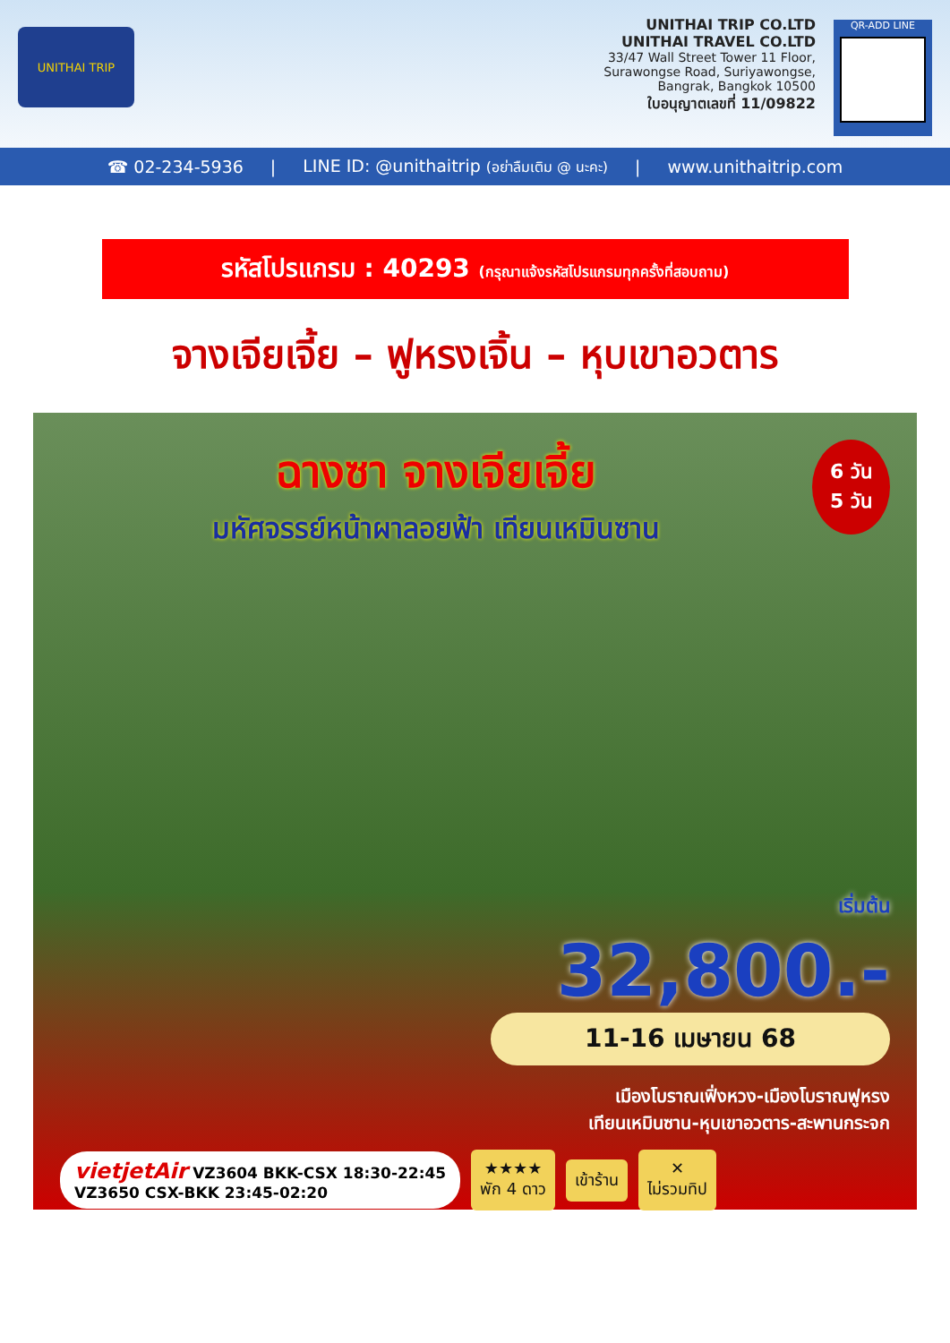UNITHAI TRIP
UNITHAI TRIP CO.LTD
UNITHAI TRAVEL CO.LTD
33/47 Wall Street Tower 11 Floor,
Surawongse Road, Suriyawongse,
Bangrak, Bangkok 10500
ใบอนุญาตเลขที่ 11/09822
QR-ADD LINE
☎ 02-234-5936 | LINE ID: @unithaitrip (อย่าลืมเติม @ นะคะ) | www.unithaitrip.com
รหัสโปรแกรม : 40293 (กรุณาแจ้งรหัสโปรแกรมทุกครั้งที่สอบถาม)
จางเจียเจี้ย – ฟูหรงเจิ้น – หุบเขาอวตาร
6 วัน
5 วัน
ฉางซา จางเจียเจี้ย
มหัศจรรย์หน้าผาลอยฟ้า เทียนเหมินซาน
เริ่มต้น
32,800.-
11-16 เมษายน 68
เมืองโบราณเฟิ่งหวง-เมืองโบราณฟูหรง
เทียนเหมินซาน-หุบเขาอวตาร-สะพานกระจก
vietjetAir VZ3604 BKK-CSX 18:30-22:45
VZ3650 CSX-BKK 23:45-02:20
★★★★
พัก 4 ดาว
เข้าร้าน
✕
ไม่รวมทิป